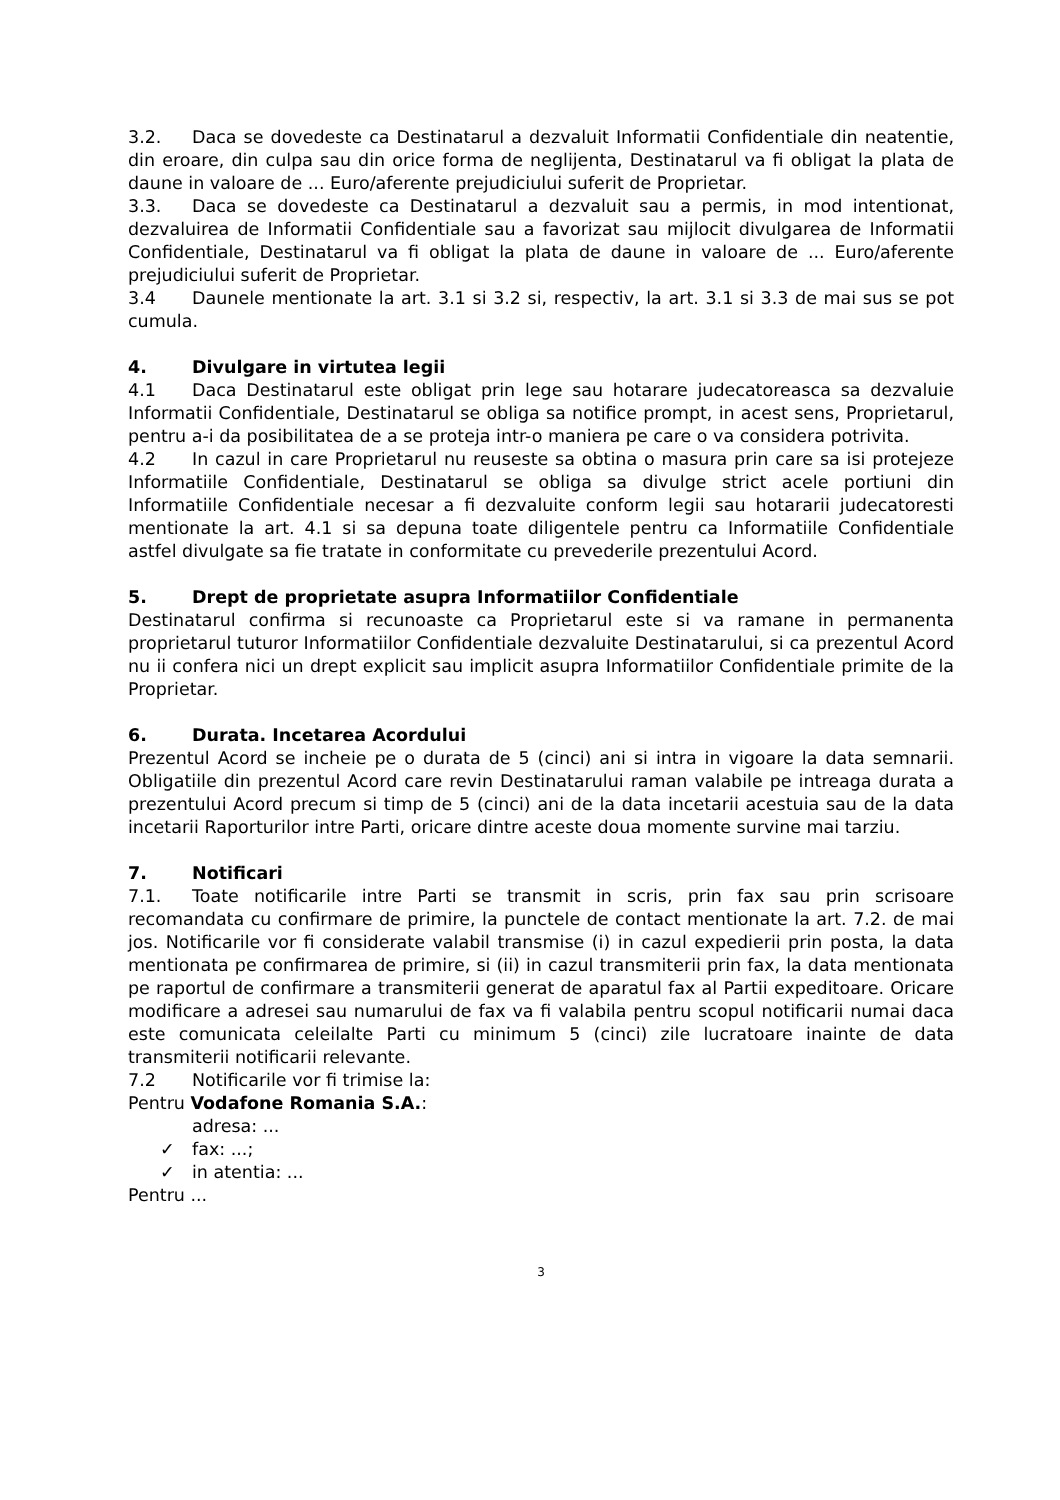3.2. Daca se dovedeste ca Destinatarul a dezvaluit Informatii Confidentiale din neatentie, din eroare, din culpa sau din orice forma de neglijenta, Destinatarul va fi obligat la plata de daune in valoare de ... Euro/aferente prejudiciului suferit de Proprietar.
3.3. Daca se dovedeste ca Destinatarul a dezvaluit sau a permis, in mod intentionat, dezvaluirea de Informatii Confidentiale sau a favorizat sau mijlocit divulgarea de Informatii Confidentiale, Destinatarul va fi obligat la plata de daune in valoare de ... Euro/aferente prejudiciului suferit de Proprietar.
3.4 Daunele mentionate la art. 3.1 si 3.2 si, respectiv, la art. 3.1 si 3.3 de mai sus se pot cumula.
4. Divulgare in virtutea legii
4.1 Daca Destinatarul este obligat prin lege sau hotarare judecatoreasca sa dezvaluie Informatii Confidentiale, Destinatarul se obliga sa notifice prompt, in acest sens, Proprietarul, pentru a-i da posibilitatea de a se proteja intr-o maniera pe care o va considera potrivita.
4.2 In cazul in care Proprietarul nu reuseste sa obtina o masura prin care sa isi protejeze Informatiile Confidentiale, Destinatarul se obliga sa divulge strict acele portiuni din Informatiile Confidentiale necesar a fi dezvaluite conform legii sau hotararii judecatoresti mentionate la art. 4.1 si sa depuna toate diligentele pentru ca Informatiile Confidentiale astfel divulgate sa fie tratate in conformitate cu prevederile prezentului Acord.
5. Drept de proprietate asupra Informatiilor Confidentiale
Destinatarul confirma si recunoaste ca Proprietarul este si va ramane in permanenta proprietarul tuturor Informatiilor Confidentiale dezvaluite Destinatarului, si ca prezentul Acord nu ii confera nici un drept explicit sau implicit asupra Informatiilor Confidentiale primite de la Proprietar.
6. Durata. Incetarea Acordului
Prezentul Acord se incheie pe o durata de 5 (cinci) ani si intra in vigoare la data semnarii. Obligatiile din prezentul Acord care revin Destinatarului raman valabile pe intreaga durata a prezentului Acord precum si timp de 5 (cinci) ani de la data incetarii acestuia sau de la data incetarii Raporturilor intre Parti, oricare dintre aceste doua momente survine mai tarziu.
7. Notificari
7.1. Toate notificarile intre Parti se transmit in scris, prin fax sau prin scrisoare recomandata cu confirmare de primire, la punctele de contact mentionate la art. 7.2. de mai jos. Notificarile vor fi considerate valabil transmise (i) in cazul expedierii prin posta, la data mentionata pe confirmarea de primire, si (ii) in cazul transmiterii prin fax, la data mentionata pe raportul de confirmare a transmiterii generat de aparatul fax al Partii expeditoare. Oricare modificare a adresei sau numarului de fax va fi valabila pentru scopul notificarii numai daca este comunicata celeilalte Parti cu minimum 5 (cinci) zile lucratoare inainte de data transmiterii notificarii relevante.
7.2 Notificarile vor fi trimise la:
Pentru Vodafone Romania S.A.:
adresa: ...
✓ fax: ...;
✓ in atentia: ...
Pentru ...
3